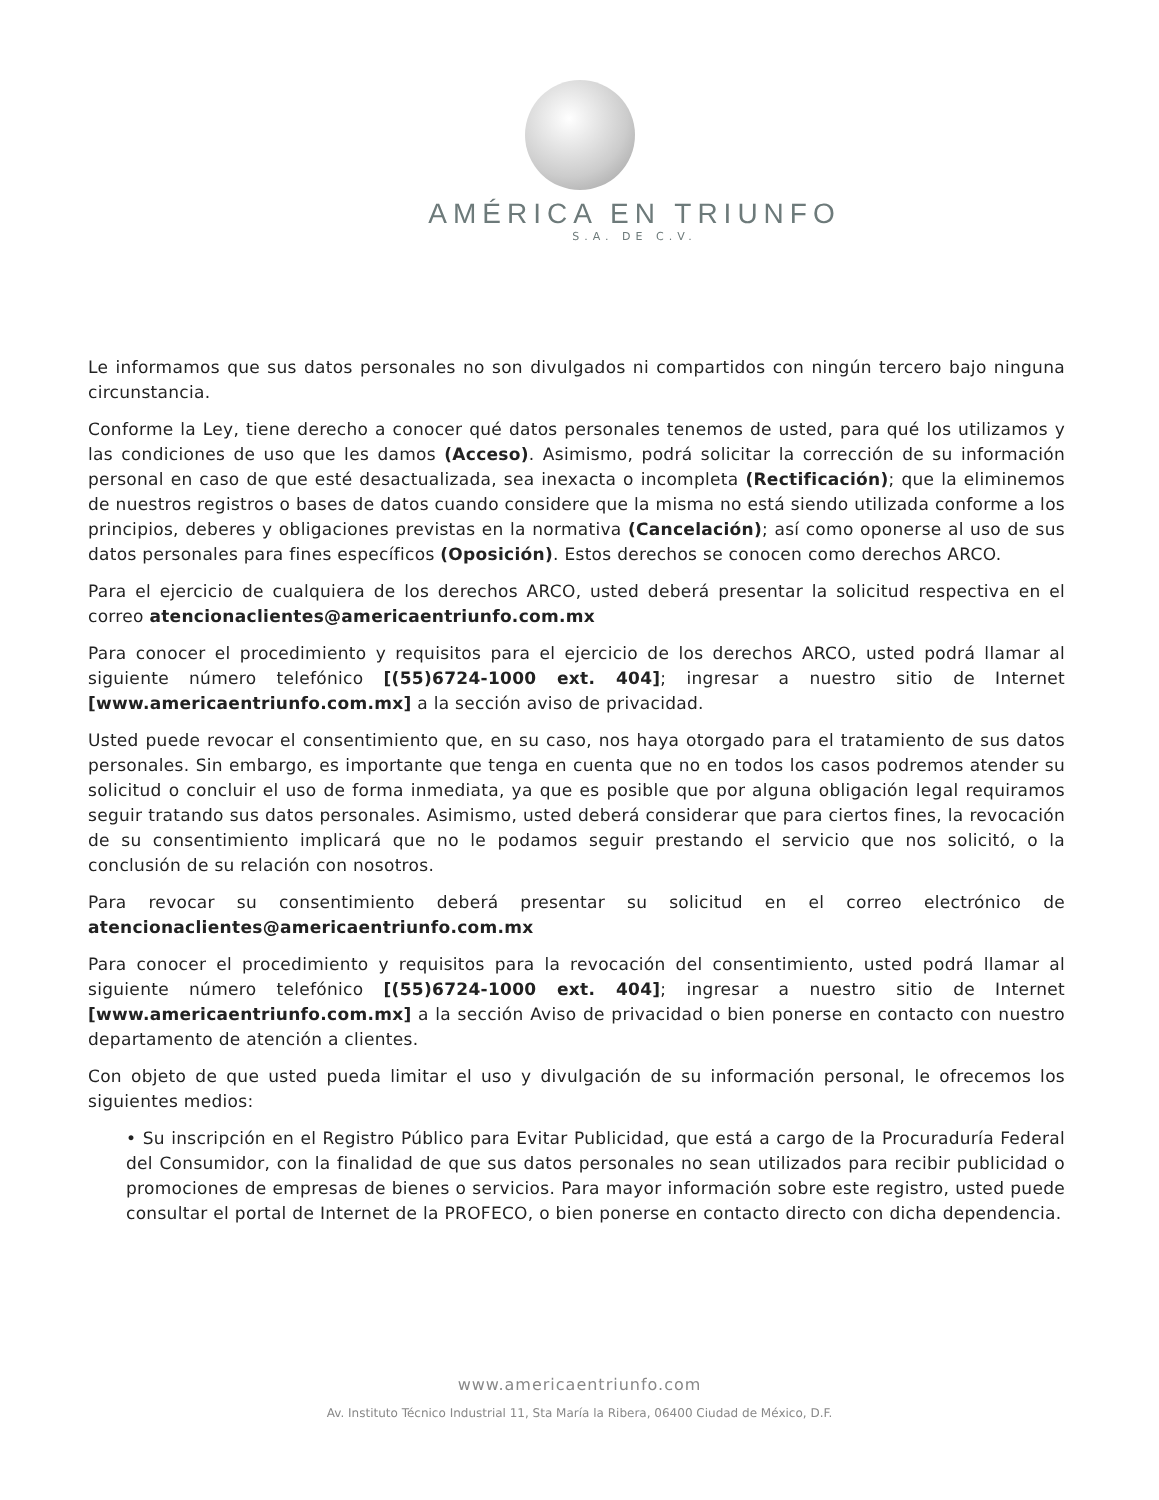AMÉRICA EN TRIUNFO
S.A. DE C.V.
Le informamos que sus datos personales no son divulgados ni compartidos con ningún tercero bajo ninguna circunstancia.
Conforme la Ley, tiene derecho a conocer qué datos personales tenemos de usted, para qué los utilizamos y las condiciones de uso que les damos (Acceso). Asimismo, podrá solicitar la corrección de su información personal en caso de que esté desactualizada, sea inexacta o incompleta (Rectificación); que la eliminemos de nuestros registros o bases de datos cuando considere que la misma no está siendo utilizada conforme a los principios, deberes y obligaciones previstas en la normativa (Cancelación); así como oponerse al uso de sus datos personales para fines específicos (Oposición). Estos derechos se conocen como derechos ARCO.
Para el ejercicio de cualquiera de los derechos ARCO, usted deberá presentar la solicitud respectiva en el correo atencionaclientes@americaentriunfo.com.mx
Para conocer el procedimiento y requisitos para el ejercicio de los derechos ARCO, usted podrá llamar al siguiente número telefónico [(55)6724-1000 ext. 404]; ingresar a nuestro sitio de Internet [www.americaentriunfo.com.mx] a la sección aviso de privacidad.
Usted puede revocar el consentimiento que, en su caso, nos haya otorgado para el tratamiento de sus datos personales. Sin embargo, es importante que tenga en cuenta que no en todos los casos podremos atender su solicitud o concluir el uso de forma inmediata, ya que es posible que por alguna obligación legal requiramos seguir tratando sus datos personales. Asimismo, usted deberá considerar que para ciertos fines, la revocación de su consentimiento implicará que no le podamos seguir prestando el servicio que nos solicitó, o la conclusión de su relación con nosotros.
Para revocar su consentimiento deberá presentar su solicitud en el correo electrónico de atencionaclientes@americaentriunfo.com.mx
Para conocer el procedimiento y requisitos para la revocación del consentimiento, usted podrá llamar al siguiente número telefónico [(55)6724-1000 ext. 404]; ingresar a nuestro sitio de Internet [www.americaentriunfo.com.mx] a la sección Aviso de privacidad o bien ponerse en contacto con nuestro departamento de atención a clientes.
Con objeto de que usted pueda limitar el uso y divulgación de su información personal, le ofrecemos los siguientes medios:
• Su inscripción en el Registro Público para Evitar Publicidad, que está a cargo de la Procuraduría Federal del Consumidor, con la finalidad de que sus datos personales no sean utilizados para recibir publicidad o promociones de empresas de bienes o servicios. Para mayor información sobre este registro, usted puede consultar el portal de Internet de la PROFECO, o bien ponerse en contacto directo con dicha dependencia.
www.americaentriunfo.com
Av. Instituto Técnico Industrial 11, Sta María la Ribera, 06400 Ciudad de México, D.F.